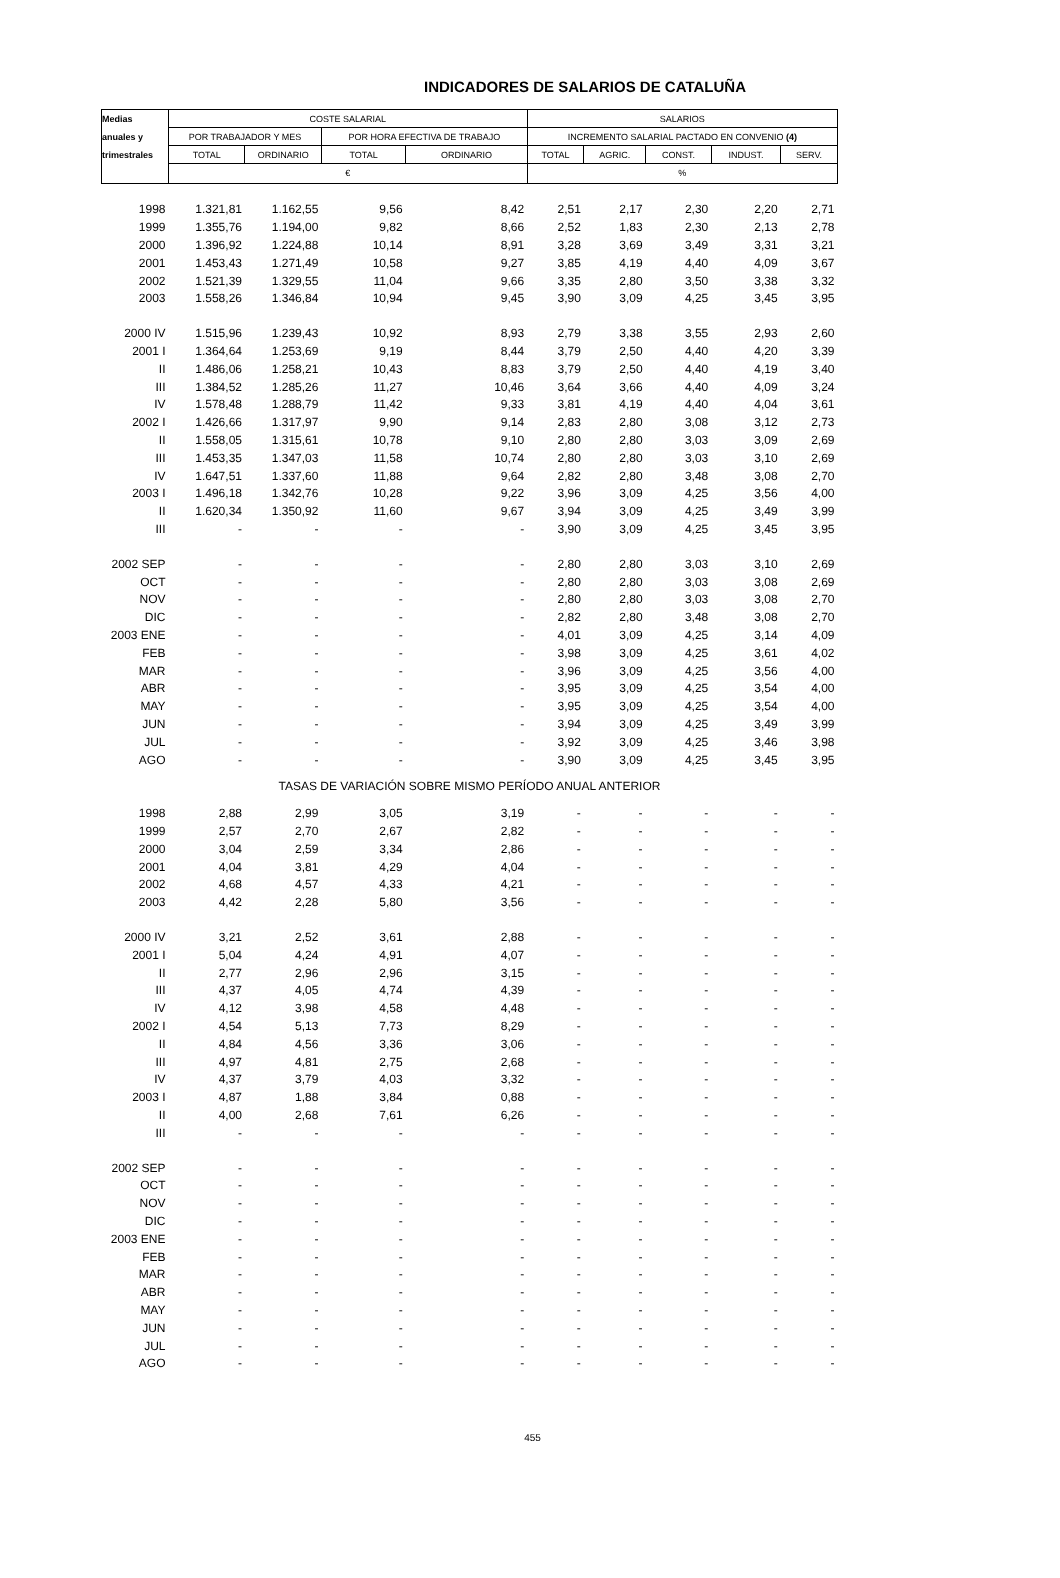INDICADORES DE SALARIOS DE CATALUÑA
| Medias | COSTE SALARIAL | | | | SALARIOS | | | | |
| anuales y | POR TRABAJADOR Y MES | | POR HORA EFECTIVA DE TRABAJO | | INCREMENTO SALARIAL PACTADO EN CONVENIO (4) | | | | |
| trimestrales | TOTAL | ORDINARIO | TOTAL | ORDINARIO | TOTAL | AGRIC. | CONST. | INDUST. | SERV. |
| | € | | | | % | | | | |
| 1998 | 1.321,81 | 1.162,55 | 9,56 | 8,42 | 2,51 | 2,17 | 2,30 | 2,20 | 2,71 |
| 1999 | 1.355,76 | 1.194,00 | 9,82 | 8,66 | 2,52 | 1,83 | 2,30 | 2,13 | 2,78 |
| 2000 | 1.396,92 | 1.224,88 | 10,14 | 8,91 | 3,28 | 3,69 | 3,49 | 3,31 | 3,21 |
| 2001 | 1.453,43 | 1.271,49 | 10,58 | 9,27 | 3,85 | 4,19 | 4,40 | 4,09 | 3,67 |
| 2002 | 1.521,39 | 1.329,55 | 11,04 | 9,66 | 3,35 | 2,80 | 3,50 | 3,38 | 3,32 |
| 2003 | 1.558,26 | 1.346,84 | 10,94 | 9,45 | 3,90 | 3,09 | 4,25 | 3,45 | 3,95 |
| 2000 IV | 1.515,96 | 1.239,43 | 10,92 | 8,93 | 2,79 | 3,38 | 3,55 | 2,93 | 2,60 |
| 2001 I | 1.364,64 | 1.253,69 | 9,19 | 8,44 | 3,79 | 2,50 | 4,40 | 4,20 | 3,39 |
| II | 1.486,06 | 1.258,21 | 10,43 | 8,83 | 3,79 | 2,50 | 4,40 | 4,19 | 3,40 |
| III | 1.384,52 | 1.285,26 | 11,27 | 10,46 | 3,64 | 3,66 | 4,40 | 4,09 | 3,24 |
| IV | 1.578,48 | 1.288,79 | 11,42 | 9,33 | 3,81 | 4,19 | 4,40 | 4,04 | 3,61 |
| 2002 I | 1.426,66 | 1.317,97 | 9,90 | 9,14 | 2,83 | 2,80 | 3,08 | 3,12 | 2,73 |
| II | 1.558,05 | 1.315,61 | 10,78 | 9,10 | 2,80 | 2,80 | 3,03 | 3,09 | 2,69 |
| III | 1.453,35 | 1.347,03 | 11,58 | 10,74 | 2,80 | 2,80 | 3,03 | 3,10 | 2,69 |
| IV | 1.647,51 | 1.337,60 | 11,88 | 9,64 | 2,82 | 2,80 | 3,48 | 3,08 | 2,70 |
| 2003 I | 1.496,18 | 1.342,76 | 10,28 | 9,22 | 3,96 | 3,09 | 4,25 | 3,56 | 4,00 |
| II | 1.620,34 | 1.350,92 | 11,60 | 9,67 | 3,94 | 3,09 | 4,25 | 3,49 | 3,99 |
| III | - | - | - | - | 3,90 | 3,09 | 4,25 | 3,45 | 3,95 |
| 2002 SEP | - | - | - | - | 2,80 | 2,80 | 3,03 | 3,10 | 2,69 |
| OCT | - | - | - | - | 2,80 | 2,80 | 3,03 | 3,08 | 2,69 |
| NOV | - | - | - | - | 2,80 | 2,80 | 3,03 | 3,08 | 2,70 |
| DIC | - | - | - | - | 2,82 | 2,80 | 3,48 | 3,08 | 2,70 |
| 2003 ENE | - | - | - | - | 4,01 | 3,09 | 4,25 | 3,14 | 4,09 |
| FEB | - | - | - | - | 3,98 | 3,09 | 4,25 | 3,61 | 4,02 |
| MAR | - | - | - | - | 3,96 | 3,09 | 4,25 | 3,56 | 4,00 |
| ABR | - | - | - | - | 3,95 | 3,09 | 4,25 | 3,54 | 4,00 |
| MAY | - | - | - | - | 3,95 | 3,09 | 4,25 | 3,54 | 4,00 |
| JUN | - | - | - | - | 3,94 | 3,09 | 4,25 | 3,49 | 3,99 |
| JUL | - | - | - | - | 3,92 | 3,09 | 4,25 | 3,46 | 3,98 |
| AGO | - | - | - | - | 3,90 | 3,09 | 4,25 | 3,45 | 3,95 |
| TASAS DE VARIACIÓN SOBRE MISMO PERÍODO ANUAL ANTERIOR | | | | | | | | | |
| 1998 | 2,88 | 2,99 | 3,05 | 3,19 | - | - | - | - | - |
| 1999 | 2,57 | 2,70 | 2,67 | 2,82 | - | - | - | - | - |
| 2000 | 3,04 | 2,59 | 3,34 | 2,86 | - | - | - | - | - |
| 2001 | 4,04 | 3,81 | 4,29 | 4,04 | - | - | - | - | - |
| 2002 | 4,68 | 4,57 | 4,33 | 4,21 | - | - | - | - | - |
| 2003 | 4,42 | 2,28 | 5,80 | 3,56 | - | - | - | - | - |
| 2000 IV | 3,21 | 2,52 | 3,61 | 2,88 | - | - | - | - | - |
| 2001 I | 5,04 | 4,24 | 4,91 | 4,07 | - | - | - | - | - |
| II | 2,77 | 2,96 | 2,96 | 3,15 | - | - | - | - | - |
| III | 4,37 | 4,05 | 4,74 | 4,39 | - | - | - | - | - |
| IV | 4,12 | 3,98 | 4,58 | 4,48 | - | - | - | - | - |
| 2002 I | 4,54 | 5,13 | 7,73 | 8,29 | - | - | - | - | - |
| II | 4,84 | 4,56 | 3,36 | 3,06 | - | - | - | - | - |
| III | 4,97 | 4,81 | 2,75 | 2,68 | - | - | - | - | - |
| IV | 4,37 | 3,79 | 4,03 | 3,32 | - | - | - | - | - |
| 2003 I | 4,87 | 1,88 | 3,84 | 0,88 | - | - | - | - | - |
| II | 4,00 | 2,68 | 7,61 | 6,26 | - | - | - | - | - |
| III | - | - | - | - | - | - | - | - | - |
| 2002 SEP | - | - | - | - | - | - | - | - | - |
| OCT | - | - | - | - | - | - | - | - | - |
| NOV | - | - | - | - | - | - | - | - | - |
| DIC | - | - | - | - | - | - | - | - | - |
| 2003 ENE | - | - | - | - | - | - | - | - | - |
| FEB | - | - | - | - | - | - | - | - | - |
| MAR | - | - | - | - | - | - | - | - | - |
| ABR | - | - | - | - | - | - | - | - | - |
| MAY | - | - | - | - | - | - | - | - | - |
| JUN | - | - | - | - | - | - | - | - | - |
| JUL | - | - | - | - | - | - | - | - | - |
| AGO | - | - | - | - | - | - | - | - | - |
455